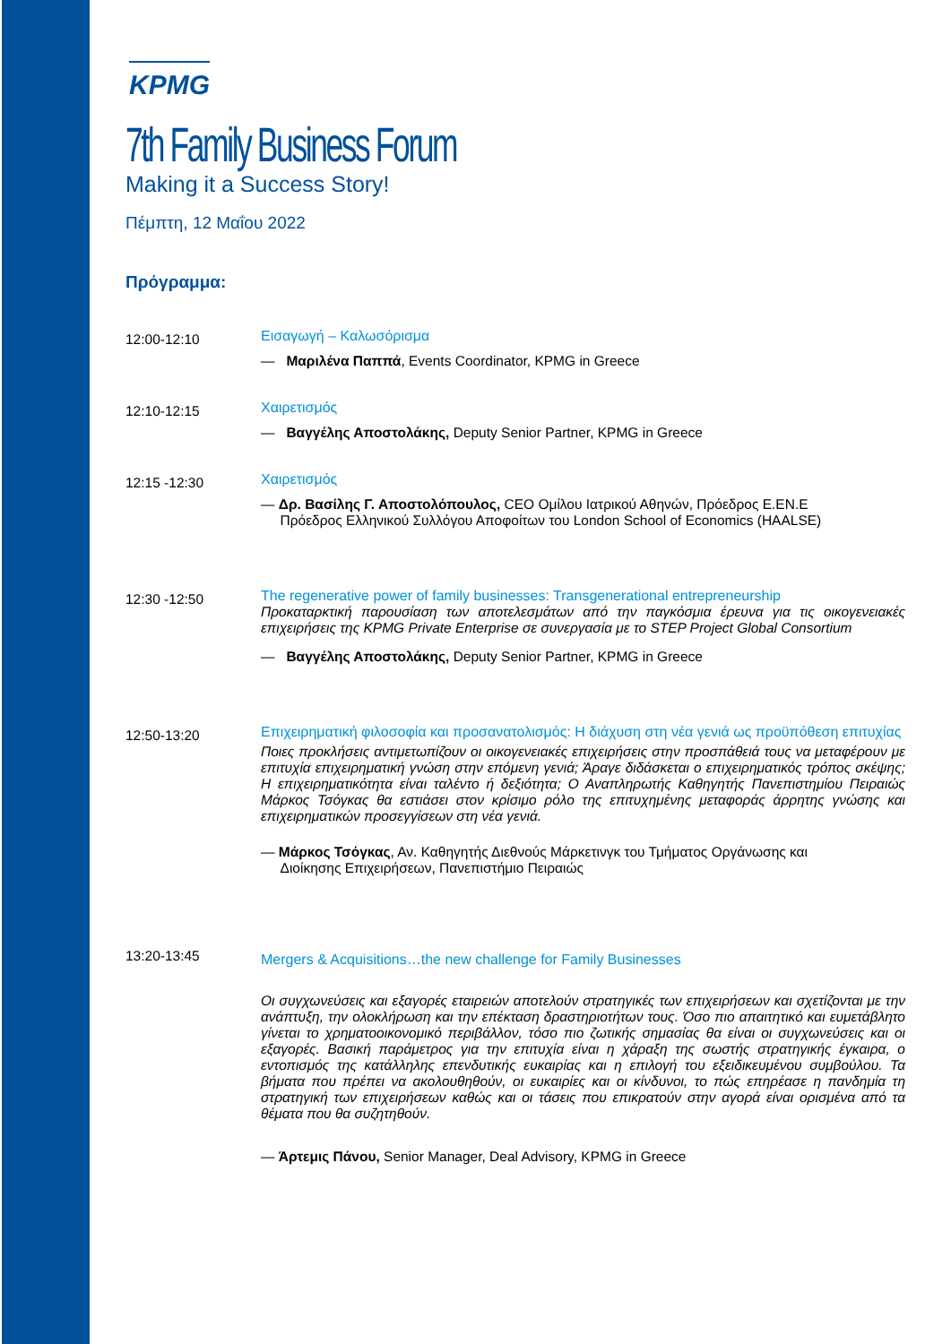KPMG
7th Family Business Forum
Making it a Success Story!
Πέμπτη, 12 Μαΐου 2022
Πρόγραμμα:
12:00-12:10
Εισαγωγή – Καλωσόρισμα
— Μαριλένα Παππά, Events Coordinator, KPMG in Greece
12:10-12:15
Χαιρετισμός
— Βαγγέλης Αποστολάκης, Deputy Senior Partner, KPMG in Greece
12:15 -12:30
Χαιρετισμός
— Δρ. Βασίλης Γ. Αποστολόπουλος, CEO Ομίλου Ιατρικού Αθηνών, Πρόεδρος Ε.ΕΝ.Ε
Πρόεδρος Ελληνικού Συλλόγου Αποφοίτων του London School of Economics (HAALSE)
12:30 -12:50
The regenerative power of family businesses: Transgenerational entrepreneurship
Προκαταρκτική παρουσίαση των αποτελεσμάτων από την παγκόσμια έρευνα για τις οικογενειακές επιχειρήσεις της KPMG Private Enterprise σε συνεργασία με το STEP Project Global Consortium
— Βαγγέλης Αποστολάκης, Deputy Senior Partner, KPMG in Greece
12:50-13:20
Επιχειρηματική φιλοσοφία και προσανατολισμός: Η διάχυση στη νέα γενιά ως προϋπόθεση επιτυχίας
Ποιες προκλήσεις αντιμετωπίζουν οι οικογενειακές επιχειρήσεις στην προσπάθειά τους να μεταφέρουν με επιτυχία επιχειρηματική γνώση στην επόμενη γενιά; Άραγε διδάσκεται ο επιχειρηματικός τρόπος σκέψης; Η επιχειρηματικότητα είναι ταλέντο ή δεξιότητα; Ο Αναπληρωτής Καθηγητής Πανεπιστημίου Πειραιώς Μάρκος Τσόγκας θα εστιάσει στον κρίσιμο ρόλο της επιτυχημένης μεταφοράς άρρητης γνώσης και επιχειρηματικών προσεγγίσεων στη νέα γενιά.
— Μάρκος Τσόγκας, Αν. Καθηγητής Διεθνούς Μάρκετινγκ του Τμήματος Οργάνωσης και
Διοίκησης Επιχειρήσεων, Πανεπιστήμιο Πειραιώς
13:20-13:45
Mergers & Acquisitions…the new challenge for Family Businesses
Οι συγχωνεύσεις και εξαγορές εταιρειών αποτελούν στρατηγικές των επιχειρήσεων και σχετίζονται με την ανάπτυξη, την ολοκλήρωση και την επέκταση δραστηριοτήτων τους. Όσο πιο απαιτητικό και ευμετάβλητο γίνεται το χρηματοοικονομικό περιβάλλον, τόσο πιο ζωτικής σημασίας θα είναι οι συγχωνεύσεις και οι εξαγορές. Βασική παράμετρος για την επιτυχία είναι η χάραξη της σωστής στρατηγικής έγκαιρα, ο εντοπισμός της κατάλληλης επενδυτικής ευκαιρίας και η επιλογή του εξειδικευμένου συμβούλου. Τα βήματα που πρέπει να ακολουθηθούν, οι ευκαιρίες και οι κίνδυνοι, το πώς επηρέασε η πανδημία τη στρατηγική των επιχειρήσεων καθώς και οι τάσεις που επικρατούν στην αγορά είναι ορισμένα από τα θέματα που θα συζητηθούν.
— Άρτεμις Πάνου, Senior Manager, Deal Advisory, KPMG in Greece